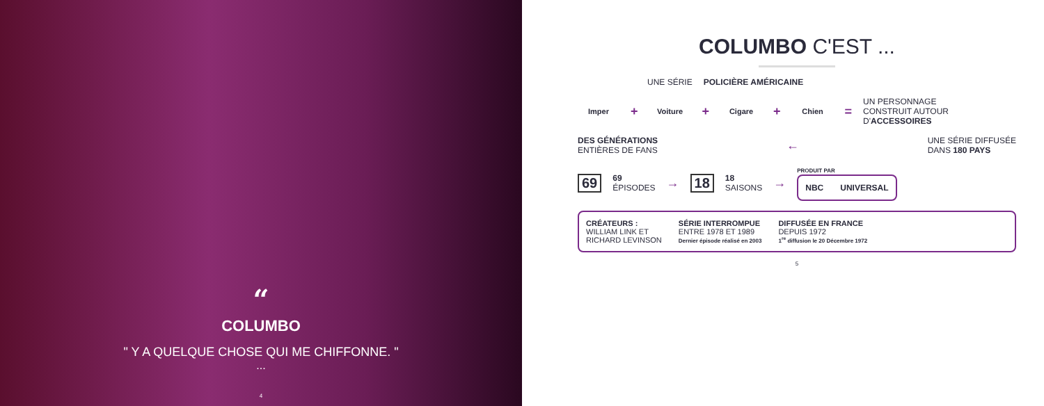“
COLUMBO
" Y A QUELQUE CHOSE QUI ME CHIFFONNE. "
...
4
COLUMBO C'EST ...
UNE SÉRIE
POLICIÈRE AMÉRICAINE
Imper
+
Voiture
+
Cigare
+
Chien
=
UN PERSONNAGE
CONSTRUIT AUTOUR
D'ACCESSOIRES
DES GÉNÉRATIONS
ENTIÈRES DE FANS
←
UNE SÉRIE DIFFUSÉE
DANS 180 PAYS
69
69
ÉPISODES
→ 18
18
SAISONS
→
PRODUIT PAR
NBC UNIVERSAL
CRÉATEURS :
WILLIAM LINK ET
RICHARD LEVINSON
SÉRIE INTERROMPUE
ENTRE 1978 ET 1989
Dernier épisode réalisé en 2003
DIFFUSÉE EN FRANCE
DEPUIS 1972
1<sup>re</sup> diffusion le 20 Décembre 1972
5